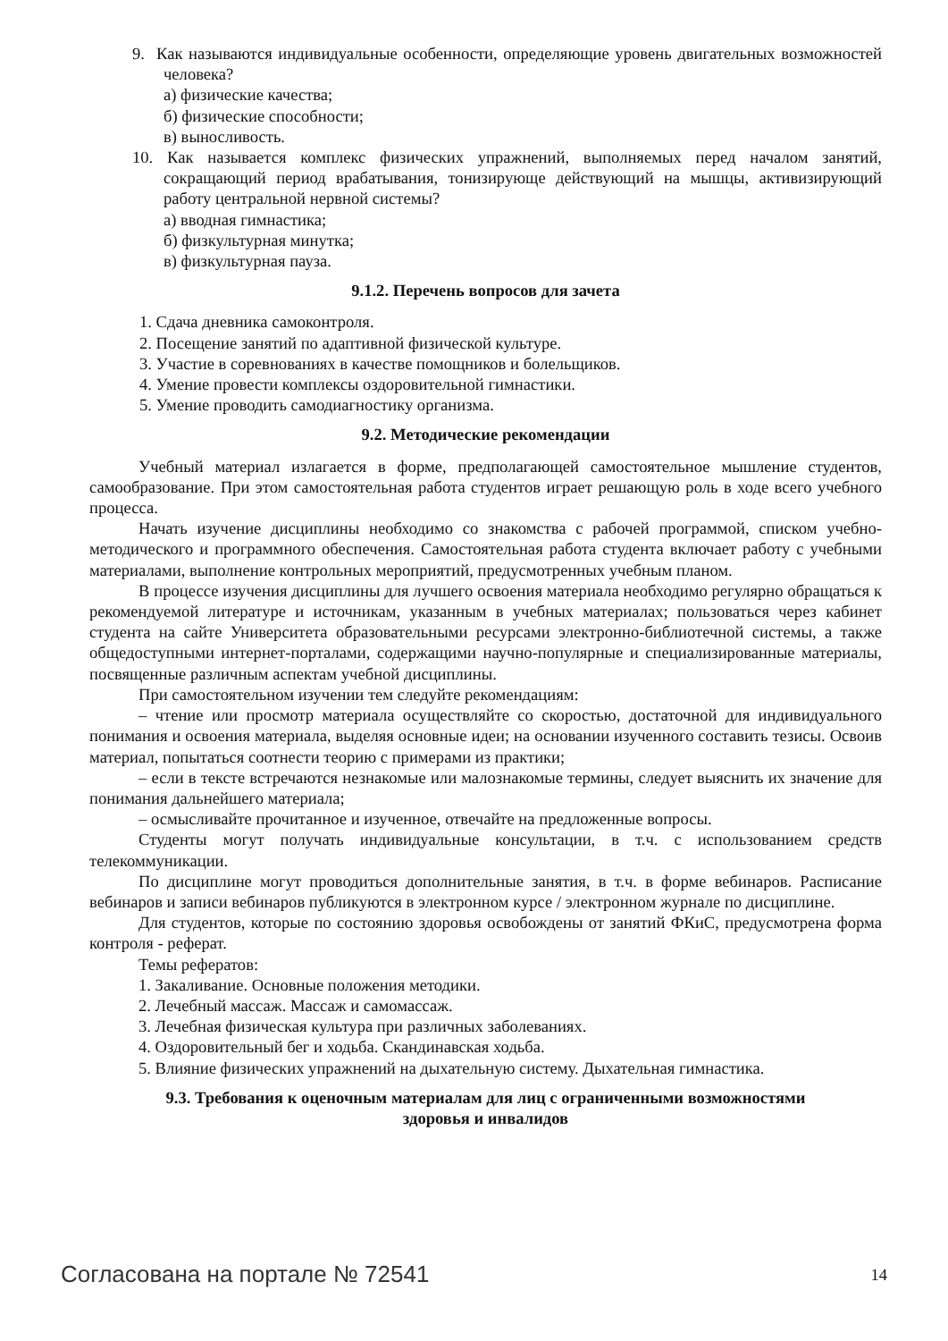9. Как называются индивидуальные особенности, определяющие уровень двигательных возможностей человека?
а) физические качества;
б) физические способности;
в) выносливость.
10. Как называется комплекс физических упражнений, выполняемых перед началом занятий, сокращающий период врабатывания, тонизирующе действующий на мышцы, активизирующий работу центральной нервной системы?
а) вводная гимнастика;
б) физкультурная минутка;
в) физкультурная пауза.
9.1.2. Перечень вопросов для зачета
1. Сдача дневника самоконтроля.
2. Посещение занятий по адаптивной физической культуре.
3. Участие в соревнованиях в качестве помощников и болельщиков.
4. Умение провести комплексы оздоровительной гимнастики.
5. Умение проводить самодиагностику организма.
9.2. Методические рекомендации
Учебный материал излагается в форме, предполагающей самостоятельное мышление студентов, самообразование. При этом самостоятельная работа студентов играет решающую роль в ходе всего учебного процесса.
Начать изучение дисциплины необходимо со знакомства с рабочей программой, списком учебно-методического и программного обеспечения. Самостоятельная работа студента включает работу с учебными материалами, выполнение контрольных мероприятий, предусмотренных учебным планом.
В процессе изучения дисциплины для лучшего освоения материала необходимо регулярно обращаться к рекомендуемой литературе и источникам, указанным в учебных материалах; пользоваться через кабинет студента на сайте Университета образовательными ресурсами электронно-библиотечной системы, а также общедоступными интернет-порталами, содержащими научно-популярные и специализированные материалы, посвященные различным аспектам учебной дисциплины.
При самостоятельном изучении тем следуйте рекомендациям:
– чтение или просмотр материала осуществляйте со скоростью, достаточной для индивидуального понимания и освоения материала, выделяя основные идеи; на основании изученного составить тезисы. Освоив материал, попытаться соотнести теорию с примерами из практики;
– если в тексте встречаются незнакомые или малознакомые термины, следует выяснить их значение для понимания дальнейшего материала;
– осмысливайте прочитанное и изученное, отвечайте на предложенные вопросы.
Студенты могут получать индивидуальные консультации, в т.ч. с использованием средств телекоммуникации.
По дисциплине могут проводиться дополнительные занятия, в т.ч. в форме вебинаров. Расписание вебинаров и записи вебинаров публикуются в электронном курсе / электронном журнале по дисциплине.
Для студентов, которые по состоянию здоровья освобождены от занятий ФКиС, предусмотрена форма контроля - реферат.
Темы рефератов:
1. Закаливание. Основные положения методики.
2. Лечебный массаж. Массаж и самомассаж.
3. Лечебная физическая культура при различных заболеваниях.
4. Оздоровительный бег и ходьба. Скандинавская ходьба.
5. Влияние физических упражнений на дыхательную систему. Дыхательная гимнастика.
9.3. Требования к оценочным материалам для лиц с ограниченными возможностями
здоровья и инвалидов
Согласована на портале № 72541 14